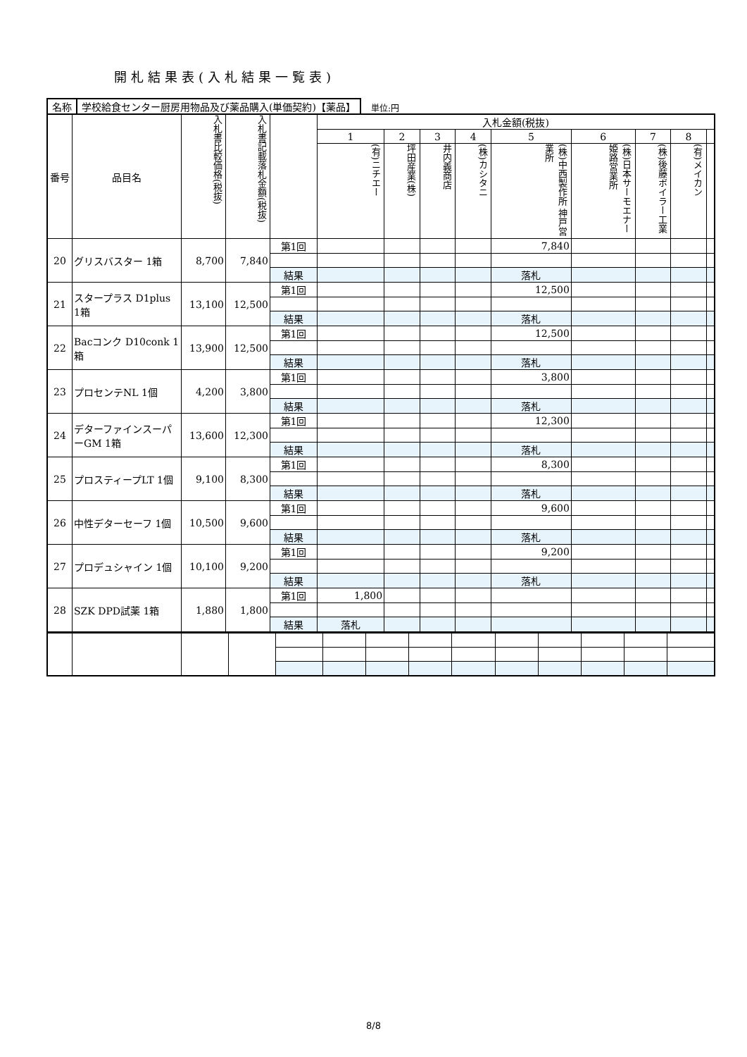開札結果表(入札結果一覧表)
名称 学校給食センター厨房用物品及び薬品購入(単価契約)【薬品】
単位:円
| 番号 | 品目名 | 入札書比較価格(税抜) | 入札書記載落札金額(税抜) | | 入札金額(税抜) | | | | | | | | |
| --- | --- | --- | --- | --- | --- | --- | --- | --- | --- | --- | --- | --- | --- |
| | | | | | 1 | 2 | 3 | 4 | 5 | 6 | 7 | 8 | |
| | | | | | (有)ニチエー | 坪田産業(株) | 井内義商店 | (株)カシタニ | (株)中西製作所 神戸営業所 | (株)日本サーモエナー 姫路営業所 | (株)後藤ボイラー工業 | (有)メイカン | |
| 20 | グリスバスター 1箱 | 8,700 | 7,840 | 第1回 | | | | | 7,840 | | | | |
| | | | | 結果 | | | | | 落札 | | | | |
| 21 | スタープラス D1plus 1箱 | 13,100 | 12,500 | 第1回 | | | | | 12,500 | | | | |
| | | | | 結果 | | | | | 落札 | | | | |
| 22 | Bacコンク D10conk 1箱 | 13,900 | 12,500 | 第1回 | | | | | 12,500 | | | | |
| | | | | 結果 | | | | | 落札 | | | | |
| 23 | プロセンテNL 1個 | 4,200 | 3,800 | 第1回 | | | | | 3,800 | | | | |
| | | | | 結果 | | | | | 落札 | | | | |
| 24 | デターファインスーパーGM 1箱 | 13,600 | 12,300 | 第1回 | | | | | 12,300 | | | | |
| | | | | 結果 | | | | | 落札 | | | | |
| 25 | プロスティープLT 1個 | 9,100 | 8,300 | 第1回 | | | | | 8,300 | | | | |
| | | | | 結果 | | | | | 落札 | | | | |
| 26 | 中性デターセーフ 1個 | 10,500 | 9,600 | 第1回 | | | | | 9,600 | | | | |
| | | | | 結果 | | | | | 落札 | | | | |
| 27 | プロデュシャイン 1個 | 10,100 | 9,200 | 第1回 | | | | | 9,200 | | | | |
| | | | | 結果 | | | | | 落札 | | | | |
| 28 | SZK DPD試薬 1箱 | 1,880 | 1,800 | 第1回 | 1,800 | | | | | | | | |
| | | | | 結果 | 落札 | | | | | | | | |
8/8